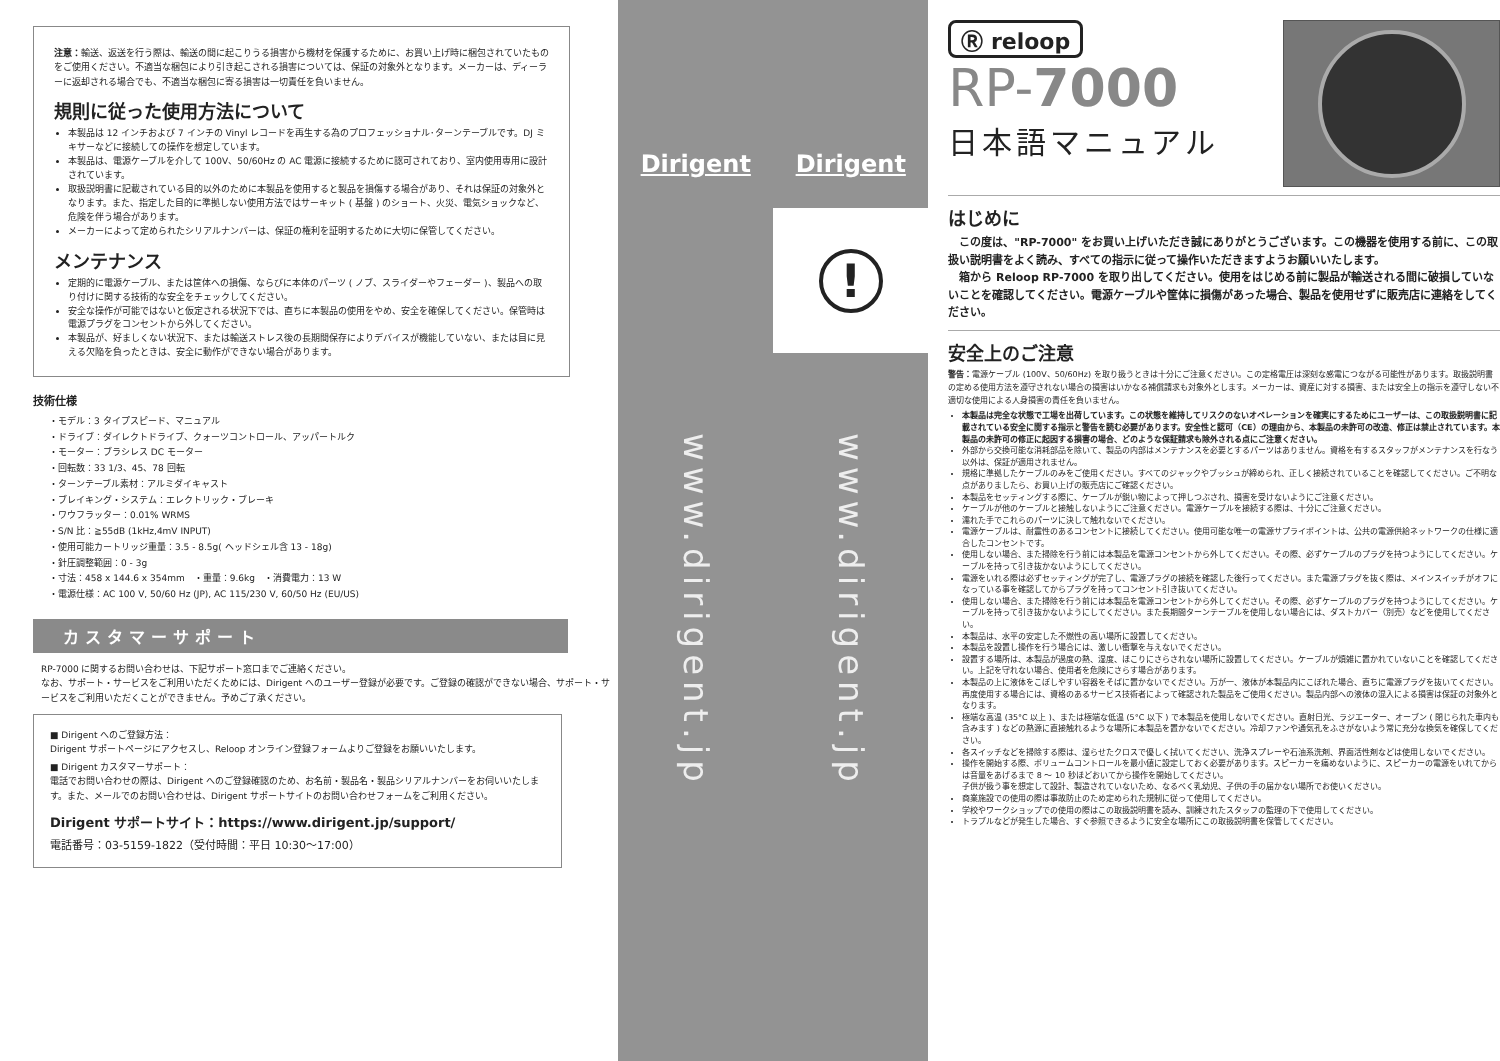注意：輸送、返送を行う際は、輸送の間に起こりうる損害から機材を保護するために、お買い上げ時に梱包されていたものをご使用ください。不適当な梱包により引き起こされる損害については、保証の対象外となります。メーカーは、ディーラーに返却される場合でも、不適当な梱包に寄る損害は一切責任を負いません。
規則に従った使用方法について
本製品は 12 インチおよび 7 インチの Vinyl レコードを再生する為のプロフェッショナル･ターンテーブルです。DJ ミキサーなどに接続しての操作を想定しています。
本製品は、電源ケーブルを介して 100V、50/60Hz の AC 電源に接続するために認可されており、室内使用専用に設計されています。
取扱説明書に記載されている目的以外のために本製品を使用すると製品を損傷する場合があり、それは保証の対象外となります。また、指定した目的に準拠しない使用方法ではサーキット ( 基盤 ) のショート、火災、電気ショックなど、危険を伴う場合があります。
メーカーによって定められたシリアルナンバーは、保証の権利を証明するために大切に保管してください。
メンテナンス
定期的に電源ケーブル、または筐体への損傷、ならびに本体のパーツ ( ノブ、スライダーやフェーダー )、製品への取り付けに関する技術的な安全をチェックしてください。
安全な操作が可能ではないと仮定される状況下では、直ちに本製品の使用をやめ、安全を確保してください。保管時は電源プラグをコンセントから外してください。
本製品が、好ましくない状況下、または輸送ストレス後の長期間保存によりデバイスが機能していない、または目に見える欠陥を負ったときは、安全に動作ができない場合があります。
技術仕様
・モデル：3 タイプスピード、マニュアル
・ドライブ：ダイレクトドライブ、クォーツコントロール、アッパートルク
・モーター：ブラシレス DC モーター
・回転数：33 1/3、45、78 回転
・ターンテーブル素材：アルミダイキャスト
・ブレイキング・システム：エレクトリック・ブレーキ
・ワウフラッター：0.01% WRMS
・S/N 比：≧55dB (1kHz,4mV INPUT)
・使用可能カートリッジ重量：3.5 - 8.5g( ヘッドシェル含 13 - 18g)
・針圧調整範囲：0 - 3g
・寸法：458 x 144.6 x 354mm　・重量：9.6kg　・消費電力：13 W
・電源仕様：AC 100 V, 50/60 Hz (JP), AC 115/230 V, 60/50 Hz (EU/US)
カスタマーサポート
RP-7000 に関するお問い合わせは、下記サポート窓口までご連絡ください。
なお、サポート・サービスをご利用いただくためには、Dirigent へのユーザー登録が必要です。ご登録の確認ができない場合、サポート・サービスをご利用いただくことができません。予めご了承ください。
■ Dirigent へのご登録方法：
Dirigent サポートページにアクセスし、Reloop オンライン登録フォームよりご登録をお願いいたします。
■ Dirigent カスタマーサポート：
電話でお問い合わせの際は、Dirigent へのご登録確認のため、お名前・製品名・製品シリアルナンバーをお伺いいたします。また、メールでのお問い合わせは、Dirigent サポートサイトのお問い合わせフォームをご利用ください。
Dirigent サポートサイト：https://www.dirigent.jp/support/
電話番号：03-5159-1822（受付時間：平日 10:30〜17:00）
Dirigent Dirigent
!
www.dirigent.jp www.dirigent.jp
Ⓡ reloop
RP-7000
日本語マニュアル
はじめに
　この度は、"RP-7000" をお買い上げいただき誠にありがとうございます。この機器を使用する前に、この取扱い説明書をよく読み、すべての指示に従って操作いただきますようお願いいたします。
　箱から Reloop RP-7000 を取り出してください。使用をはじめる前に製品が輸送される間に破損していないことを確認してください。電源ケーブルや筐体に損傷があった場合、製品を使用せずに販売店に連絡をしてください。
安全上のご注意
警告：電源ケーブル (100V、50/60Hz) を取り扱うときは十分にご注意ください。この定格電圧は深刻な感電につながる可能性があります。取扱説明書の定める使用方法を遵守されない場合の損害はいかなる補償請求も対象外とします。メーカーは、資産に対する損害、または安全上の指示を遵守しない不適切な使用による人身損害の責任を負いません。
本製品は完全な状態で工場を出荷しています。この状態を維持してリスクのないオペレーションを確実にするためにユーザーは、この取扱説明書に記載されている安全に関する指示と警告を読む必要があります。安全性と認可（CE）の理由から、本製品の未許可の改造、修正は禁止されています。本製品の未許可の修正に起因する損害の場合、どのような保証請求も除外される点にご注意ください。
外部から交換可能な消耗部品を除いて、製品の内部はメンテナンスを必要とするパーツはありません。資格を有するスタッフがメンテナンスを行なう以外は、保証が適用されません。
規格に準拠したケーブルのみをご使用ください。すべてのジャックやブッシュが締められ、正しく接続されていることを確認してください。ご不明な点がありましたら、お買い上げの販売店にご確認ください。
本製品をセッティングする際に、ケーブルが鋭い物によって押しつぶされ、損害を受けないようにご注意ください。
ケーブルが他のケーブルと接触しないようにご注意ください。電源ケーブルを接続する際は、十分にご注意ください。
濡れた手でこれらのパーツに決して触れないでください。
電源ケーブルは、耐震性のあるコンセントに接続してください。使用可能な唯一の電源サプライポイントは、公共の電源供給ネットワークの仕様に適合したコンセントです。
使用しない場合、また掃除を行う前には本製品を電源コンセントから外してください。その際、必ずケーブルのプラグを持つようにしてください。ケーブルを持って引き抜かないようにしてください。
電源をいれる際は必ずセッティングが完了し、電源プラグの接続を確認した後行ってください。また電源プラグを抜く際は、メインスイッチがオフになっている事を確認してからプラグを持ってコンセント引き抜いてください。
使用しない場合、また掃除を行う前には本製品を電源コンセントから外してください。その際、必ずケーブルのプラグを持つようにしてください。ケーブルを持って引き抜かないようにしてください。また長期間ターンテーブルを使用しない場合には、ダストカバー（別売）などを使用してください。
本製品は、水平の安定した不燃性の高い場所に設置してください。
本製品を設置し操作を行う場合には、激しい衝撃を与えないでください。
設置する場所は、本製品が過度の熱、湿度、ほこりにさらされない場所に設置してください。ケーブルが煩雑に置かれていないことを確認してください。上記を守れない場合、使用者を危険にさらす場合があります。
本製品の上に液体をこぼしやすい容器をそばに置かないでください。万が一、液体が本製品内にこぼれた場合、直ちに電源プラグを抜いてください。再度使用する場合には、資格のあるサービス技術者によって確認された製品をご使用ください。製品内部への液体の混入による損害は保証の対象外となります。
極端な高温 (35°C 以上 )、または極端な低温 (5°C 以下 ) で本製品を使用しないでください。直射日光、ラジエーター、オーブン ( 閉じられた車内も含みます ) などの熱源に直接触れるような場所に本製品を置かないでください。冷却ファンや通気孔をふさがないよう常に充分な換気を確保してください。
各スイッチなどを掃除する際は、湿らせたクロスで優しく拭いてください、洗浄スプレーや石油系洗剤、界面活性剤などは使用しないでください。
操作を開始する際、ボリュームコントロールを最小値に設定しておく必要があります。スピーカーを痛めないように、スピーカーの電源をいれてからは音量をあげるまで 8 〜 10 秒ほどおいてから操作を開始してください。
子供が扱う事を想定して設計、製造されていないため、なるべく乳幼児、子供の手の届かない場所でお使いください。
商業施設での使用の際は事故防止のため定められた規制に従って使用してください。
学校やワークショップでの使用の際はこの取扱説明書を読み、訓練されたスタッフの監理の下で使用してください。
トラブルなどが発生した場合、すぐ参照できるように安全な場所にこの取扱説明書を保管してください。